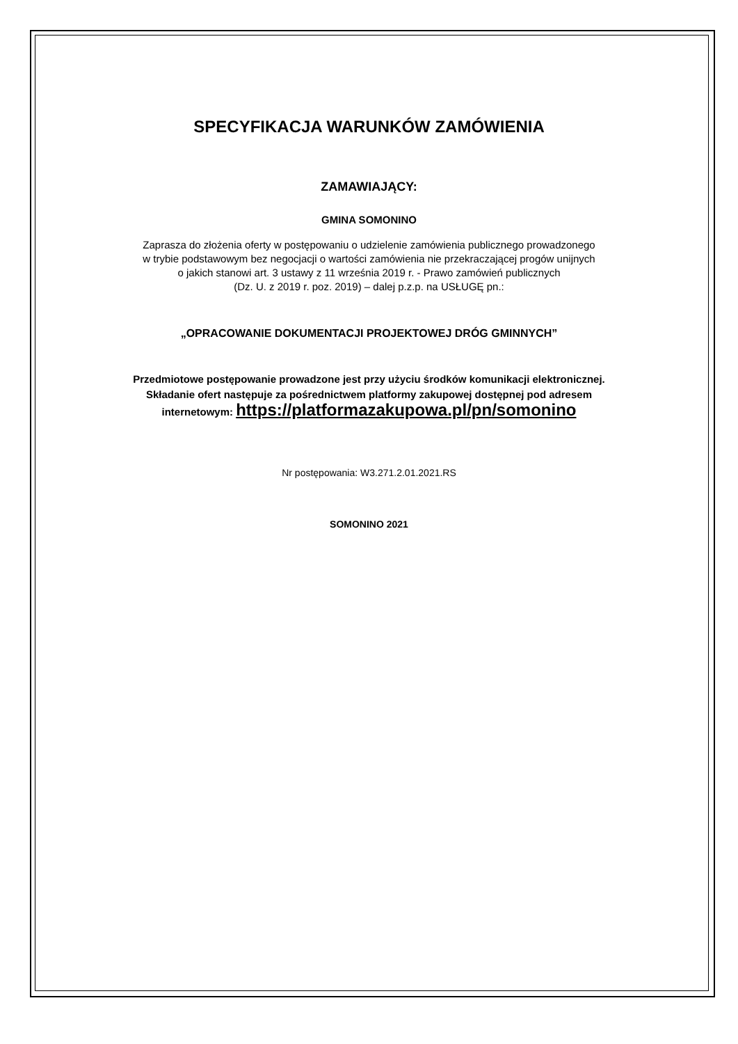SPECYFIKACJA WARUNKÓW ZAMÓWIENIA
ZAMAWIAJĄCY:
GMINA SOMONINO
Zaprasza do złożenia oferty w postępowaniu o udzielenie zamówienia publicznego prowadzonego
w trybie podstawowym bez negocjacji o wartości zamówienia nie przekraczającej progów unijnych
o jakich stanowi art. 3 ustawy z 11 września 2019 r. - Prawo zamówień publicznych
(Dz. U. z 2019 r. poz. 2019) – dalej p.z.p. na USŁUGĘ pn.:
„OPRACOWANIE DOKUMENTACJI PROJEKTOWEJ DRÓG GMINNYCH”
Przedmiotowe postępowanie prowadzone jest przy użyciu środków komunikacji elektronicznej.
Składanie ofert następuje za pośrednictwem platformy zakupowej dostępnej pod adresem
internetowym: https://platformazakupowa.pl/pn/somonino
Nr postępowania: W3.271.2.01.2021.RS
SOMONINO 2021